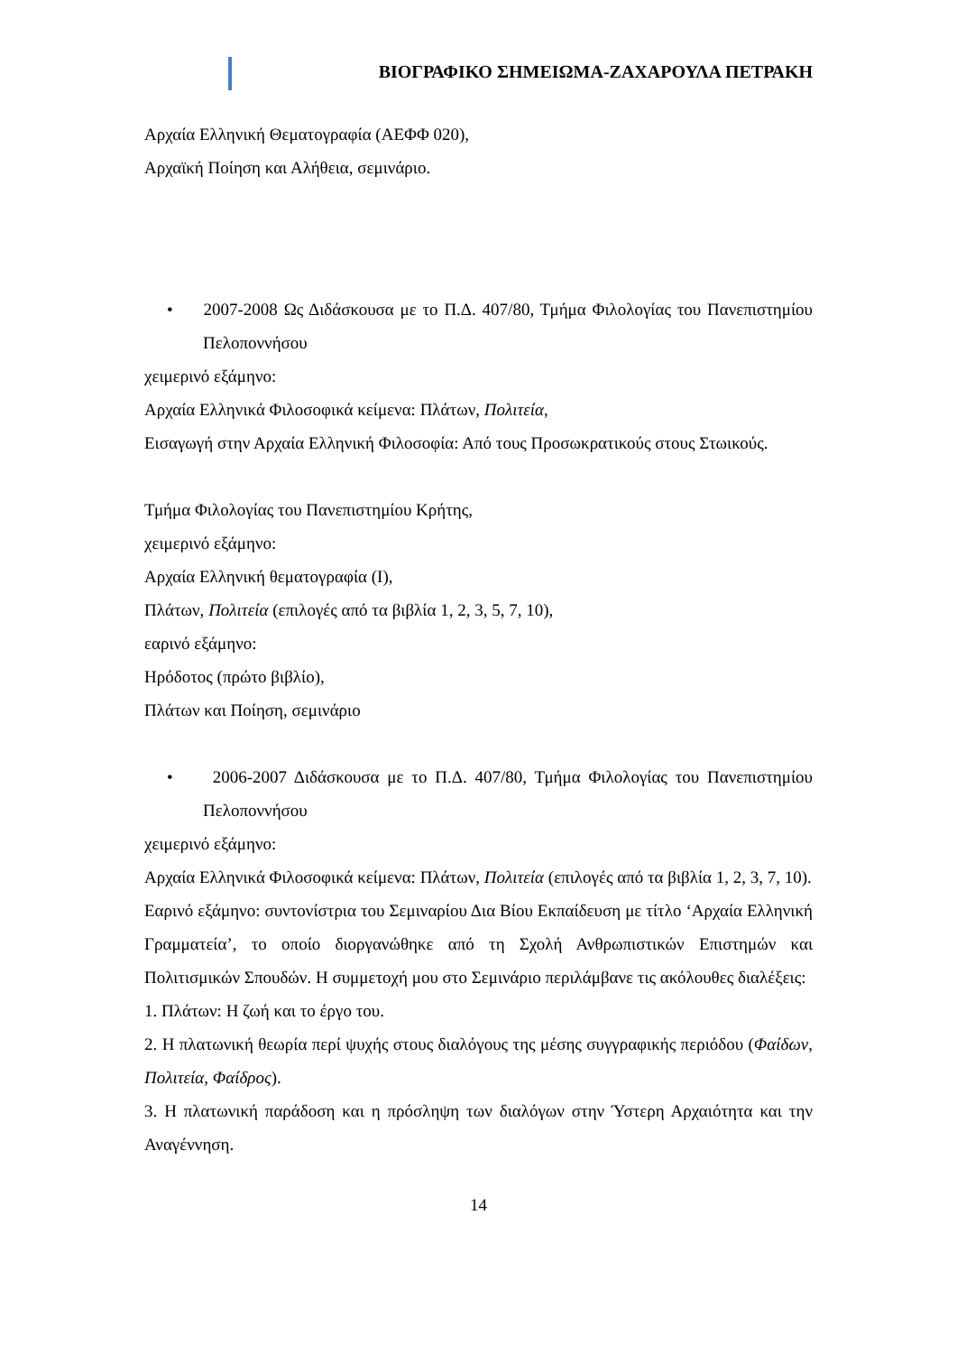ΒΙΟΓΡΑΦΙΚΟ ΣΗΜΕΙΩΜΑ-ΖΑΧΑΡΟΥΛΑ ΠΕΤΡΑΚΗ
Αρχαία Ελληνική Θεματογραφία (ΑΕΦΦ 020),
Αρχαϊκή Ποίηση και Αλήθεια, σεμινάριο.
• 2007-2008 Ως Διδάσκουσα με το Π.Δ. 407/80, Τμήμα Φιλολογίας του Πανεπιστημίου Πελοποννήσου
χειμερινό εξάμηνο:
Αρχαία Ελληνικά Φιλοσοφικά κείμενα: Πλάτων, Πολιτεία,
Εισαγωγή στην Αρχαία Ελληνική Φιλοσοφία: Από τους Προσωκρατικούς στους Στωικούς.
Τμήμα Φιλολογίας του Πανεπιστημίου Κρήτης,
χειμερινό εξάμηνο:
Αρχαία Ελληνική θεματογραφία (Ι),
Πλάτων, Πολιτεία (επιλογές από τα βιβλία 1, 2, 3, 5, 7, 10),
εαρινό εξάμηνο:
Ηρόδοτος (πρώτο βιβλίο),
Πλάτων και Ποίηση, σεμινάριο
• 2006-2007 Διδάσκουσα με το Π.Δ. 407/80, Τμήμα Φιλολογίας του Πανεπιστημίου Πελοποννήσου
χειμερινό εξάμηνο:
Αρχαία Ελληνικά Φιλοσοφικά κείμενα: Πλάτων, Πολιτεία (επιλογές από τα βιβλία 1, 2, 3, 7, 10).
Εαρινό εξάμηνο: συντονίστρια του Σεμιναρίου Δια Βίου Εκπαίδευση με τίτλο ‘Αρχαία Ελληνική Γραμματεία’, το οποίο διοργανώθηκε από τη Σχολή Ανθρωπιστικών Επιστημών και Πολιτισμικών Σπουδών. Η συμμετοχή μου στο Σεμινάριο περιλάμβανε τις ακόλουθες διαλέξεις:
1. Πλάτων: Η ζωή και το έργο του.
2. Η πλατωνική θεωρία περί ψυχής στους διαλόγους της μέσης συγγραφικής περιόδου (Φαίδων, Πολιτεία, Φαίδρος).
3. Η πλατωνική παράδοση και η πρόσληψη των διαλόγων στην Ύστερη Αρχαιότητα και την Αναγέννηση.
14